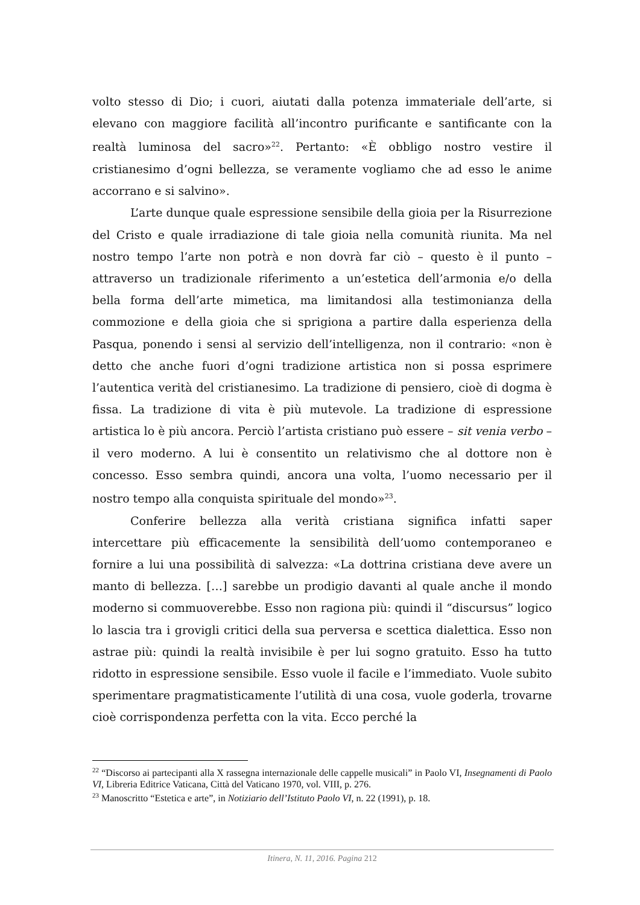volto stesso di Dio; i cuori, aiutati dalla potenza immateriale dell’arte, si elevano con maggiore facilità all’incontro purificante e santificante con la realtà luminosa del sacro»<sup>22</sup>. Pertanto: «È obbligo nostro vestire il cristianesimo d’ogni bellezza, se veramente vogliamo che ad esso le anime accorrano e si salvino».
L’arte dunque quale espressione sensibile della gioia per la Risurrezione del Cristo e quale irradiazione di tale gioia nella comunità riunita. Ma nel nostro tempo l’arte non potrà e non dovrà far ciò – questo è il punto – attraverso un tradizionale riferimento a un’estetica dell’armonia e/o della bella forma dell’arte mimetica, ma limitandosi alla testimonianza della commozione e della gioia che si sprigiona a partire dalla esperienza della Pasqua, ponendo i sensi al servizio dell’intelligenza, non il contrario: «non è detto che anche fuori d’ogni tradizione artistica non si possa esprimere l’autentica verità del cristianesimo. La tradizione di pensiero, cioè di dogma è fissa. La tradizione di vita è più mutevole. La tradizione di espressione artistica lo è più ancora. Perciò l’artista cristiano può essere – sit venia verbo – il vero moderno. A lui è consentito un relativismo che al dottore non è concesso. Esso sembra quindi, ancora una volta, l’uomo necessario per il nostro tempo alla conquista spirituale del mondo»<sup>23</sup>.
Conferire bellezza alla verità cristiana significa infatti saper intercettare più efficacemente la sensibilità dell’uomo contemporaneo e fornire a lui una possibilità di salvezza: «La dottrina cristiana deve avere un manto di bellezza. […] sarebbe un prodigio davanti al quale anche il mondo moderno si commuoverebbe. Esso non ragiona più: quindi il “discursus” logico lo lascia tra i grovigli critici della sua perversa e scettica dialettica. Esso non astrae più: quindi la realtà invisibile è per lui sogno gratuito. Esso ha tutto ridotto in espressione sensibile. Esso vuole il facile e l’immediato. Vuole subito sperimentare pragmatisticamente l’utilità di una cosa, vuole goderla, trovarne cioè corrispondenza perfetta con la vita. Ecco perché la
<sup>22</sup> “Discorso ai partecipanti alla X rassegna internazionale delle cappelle musicali” in Paolo VI, Insegnamenti di Paolo VI, Libreria Editrice Vaticana, Città del Vaticano 1970, vol. VIII, p. 276.
<sup>23</sup> Manoscritto “Estetica e arte”, in Notiziario dell’Istituto Paolo VI, n. 22 (1991), p. 18.
Itinera, N. 11, 2016. Pagina 212